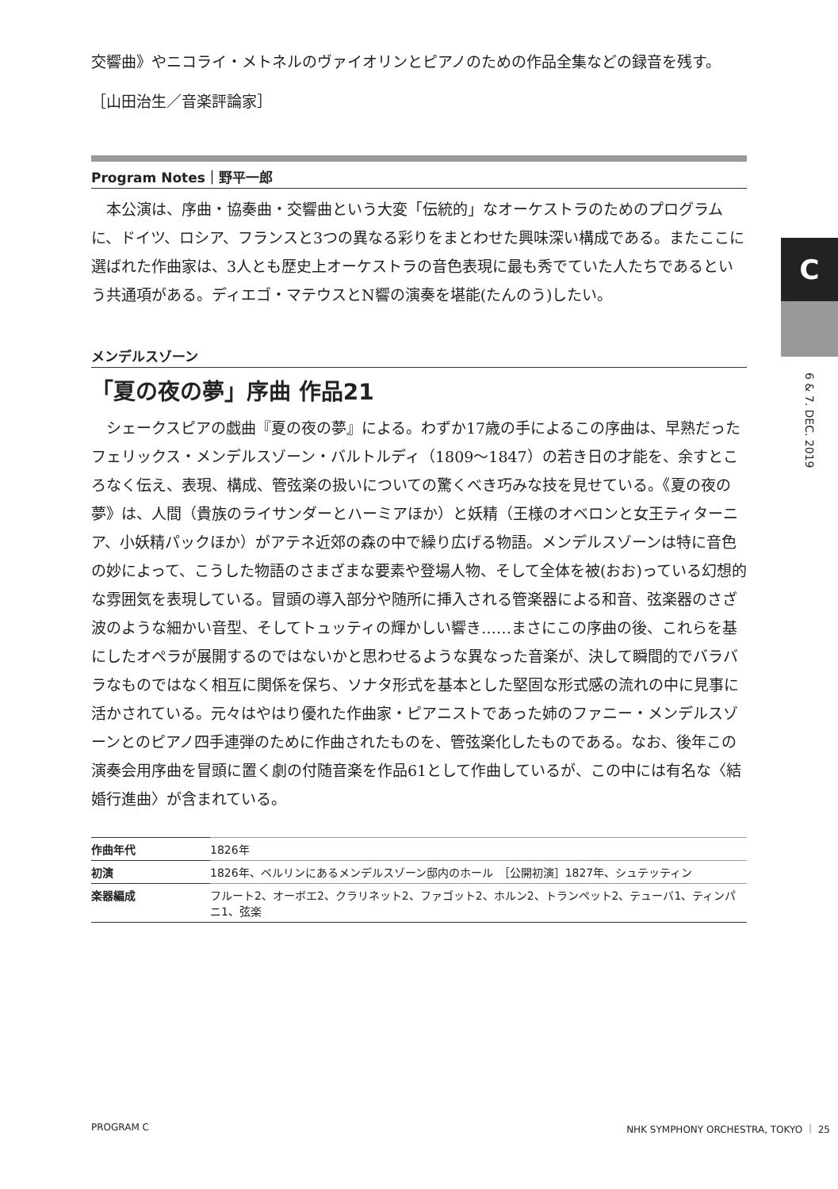交響曲》やニコライ・メトネルのヴァイオリンとピアノのための作品全集などの録音を残す。
［山田治生／音楽評論家］
Program Notes｜野平一郎
本公演は、序曲・協奏曲・交響曲という大変「伝統的」なオーケストラのためのプログラムに、ドイツ、ロシア、フランスと3つの異なる彩りをまとわせた興味深い構成である。またここに選ばれた作曲家は、3人とも歴史上オーケストラの音色表現に最も秀でていた人たちであるという共通項がある。ディエゴ・マテウスとN響の演奏を堪能(たんのう)したい。
メンデルスゾーン
「夏の夜の夢」序曲 作品21
シェークスピアの戯曲『夏の夜の夢』による。わずか17歳の手によるこの序曲は、早熟だったフェリックス・メンデルスゾーン・バルトルディ（1809〜1847）の若き日の才能を、余すところなく伝え、表現、構成、管弦楽の扱いについての驚くべき巧みな技を見せている。《夏の夜の夢》は、人間（貴族のライサンダーとハーミアほか）と妖精（王様のオベロンと女王ティターニア、小妖精パックほか）がアテネ近郊の森の中で繰り広げる物語。メンデルスゾーンは特に音色の妙によって、こうした物語のさまざまな要素や登場人物、そして全体を被(おお)っている幻想的な雰囲気を表現している。冒頭の導入部分や随所に挿入される管楽器による和音、弦楽器のさざ波のような細かい音型、そしてトュッティの輝かしい響き……まさにこの序曲の後、これらを基にしたオペラが展開するのではないかと思わせるような異なった音楽が、決して瞬間的でバラバラなものではなく相互に関係を保ち、ソナタ形式を基本とした堅固な形式感の流れの中に見事に活かされている。元々はやはり優れた作曲家・ピアニストであった姉のファニー・メンデルスゾーンとのピアノ四手連弾のために作曲されたものを、管弦楽化したものである。なお、後年この演奏会用序曲を冒頭に置く劇の付随音楽を作品61として作曲しているが、この中には有名な〈結婚行進曲〉が含まれている。
| 作曲年代 | 1826年 |
| 初演 | 1826年、ベルリンにあるメンデルスゾーン邸内のホール ［公開初演］1827年、シュテッティン |
| 楽器編成 | フルート2、オーボエ2、クラリネット2、ファゴット2、ホルン2、トランペット2、テューバ1、ティンパニ1、弦楽 |
C
6 & 7. DEC. 2019
PROGRAM C NHK SYMPHONY ORCHESTRA, TOKYO ｜ 25